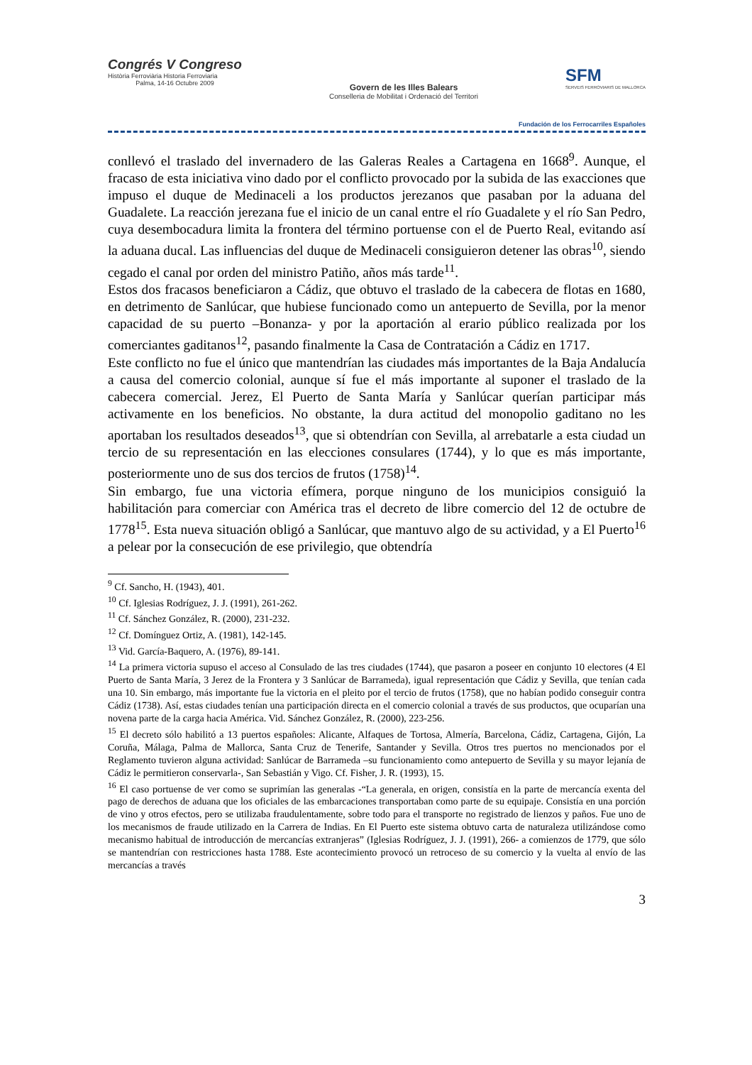Congrés V Congreso
Història Ferroviària Historia Ferroviaria
Palma, 14-16 Octubre 2009
Govern de les Illes Balears
Conselleria de Mobilitat i Ordenació del Territori
SFM
SERVEIS FERROVIARIS DE MALLORCA
Fundación de los Ferrocarriles Españoles
conllevó el traslado del invernadero de las Galeras Reales a Cartagena en 1668<sup>9</sup>. Aunque, el fracaso de esta iniciativa vino dado por el conflicto provocado por la subida de las exacciones que impuso el duque de Medinaceli a los productos jerezanos que pasaban por la aduana del Guadalete. La reacción jerezana fue el inicio de un canal entre el río Guadalete y el río San Pedro, cuya desembocadura limita la frontera del término portuense con el de Puerto Real, evitando así la aduana ducal. Las influencias del duque de Medinaceli consiguieron detener las obras<sup>10</sup>, siendo cegado el canal por orden del ministro Patiño, años más tarde<sup>11</sup>.
Estos dos fracasos beneficiaron a Cádiz, que obtuvo el traslado de la cabecera de flotas en 1680, en detrimento de Sanlúcar, que hubiese funcionado como un antepuerto de Sevilla, por la menor capacidad de su puerto –Bonanza- y por la aportación al erario público realizada por los comerciantes gaditanos<sup>12</sup>, pasando finalmente la Casa de Contratación a Cádiz en 1717.
Este conflicto no fue el único que mantendrían las ciudades más importantes de la Baja Andalucía a causa del comercio colonial, aunque sí fue el más importante al suponer el traslado de la cabecera comercial. Jerez, El Puerto de Santa María y Sanlúcar querían participar más activamente en los beneficios. No obstante, la dura actitud del monopolio gaditano no les aportaban los resultados deseados<sup>13</sup>, que si obtendrían con Sevilla, al arrebatarle a esta ciudad un tercio de su representación en las elecciones consulares (1744), y lo que es más importante, posteriormente uno de sus dos tercios de frutos (1758)<sup>14</sup>.
Sin embargo, fue una victoria efímera, porque ninguno de los municipios consiguió la habilitación para comerciar con América tras el decreto de libre comercio del 12 de octubre de 1778<sup>15</sup>. Esta nueva situación obligó a Sanlúcar, que mantuvo algo de su actividad, y a El Puerto<sup>16</sup> a pelear por la consecución de ese privilegio, que obtendría
<sup>9</sup> Cf. Sancho, H. (1943), 401.
<sup>10</sup> Cf. Iglesias Rodríguez, J. J. (1991), 261-262.
<sup>11</sup> Cf. Sánchez González, R. (2000), 231-232.
<sup>12</sup> Cf. Domínguez Ortiz, A. (1981), 142-145.
<sup>13</sup> Vid. García-Baquero, A. (1976), 89-141.
<sup>14</sup> La primera victoria supuso el acceso al Consulado de las tres ciudades (1744), que pasaron a poseer en conjunto 10 electores (4 El Puerto de Santa María, 3 Jerez de la Frontera y 3 Sanlúcar de Barrameda), igual representación que Cádiz y Sevilla, que tenían cada una 10. Sin embargo, más importante fue la victoria en el pleito por el tercio de frutos (1758), que no habían podido conseguir contra Cádiz (1738). Así, estas ciudades tenían una participación directa en el comercio colonial a través de sus productos, que ocuparían una novena parte de la carga hacia América. Vid. Sánchez González, R. (2000), 223-256.
<sup>15</sup> El decreto sólo habilitó a 13 puertos españoles: Alicante, Alfaques de Tortosa, Almería, Barcelona, Cádiz, Cartagena, Gijón, La Coruña, Málaga, Palma de Mallorca, Santa Cruz de Tenerife, Santander y Sevilla. Otros tres puertos no mencionados por el Reglamento tuvieron alguna actividad: Sanlúcar de Barrameda –su funcionamiento como antepuerto de Sevilla y su mayor lejanía de Cádiz le permitieron conservarla-, San Sebastián y Vigo. Cf. Fisher, J. R. (1993), 15.
<sup>16</sup> El caso portuense de ver como se suprimían las generalas -“La generala, en origen, consistía en la parte de mercancía exenta del pago de derechos de aduana que los oficiales de las embarcaciones transportaban como parte de su equipaje. Consistía en una porción de vino y otros efectos, pero se utilizaba fraudulentamente, sobre todo para el transporte no registrado de lienzos y paños. Fue uno de los mecanismos de fraude utilizado en la Carrera de Indias. En El Puerto este sistema obtuvo carta de naturaleza utilizándose como mecanismo habitual de introducción de mercancías extranjeras” (Iglesias Rodríguez, J. J. (1991), 266- a comienzos de 1779, que sólo se mantendrían con restricciones hasta 1788. Este acontecimiento provocó un retroceso de su comercio y la vuelta al envío de las mercancías a través
3